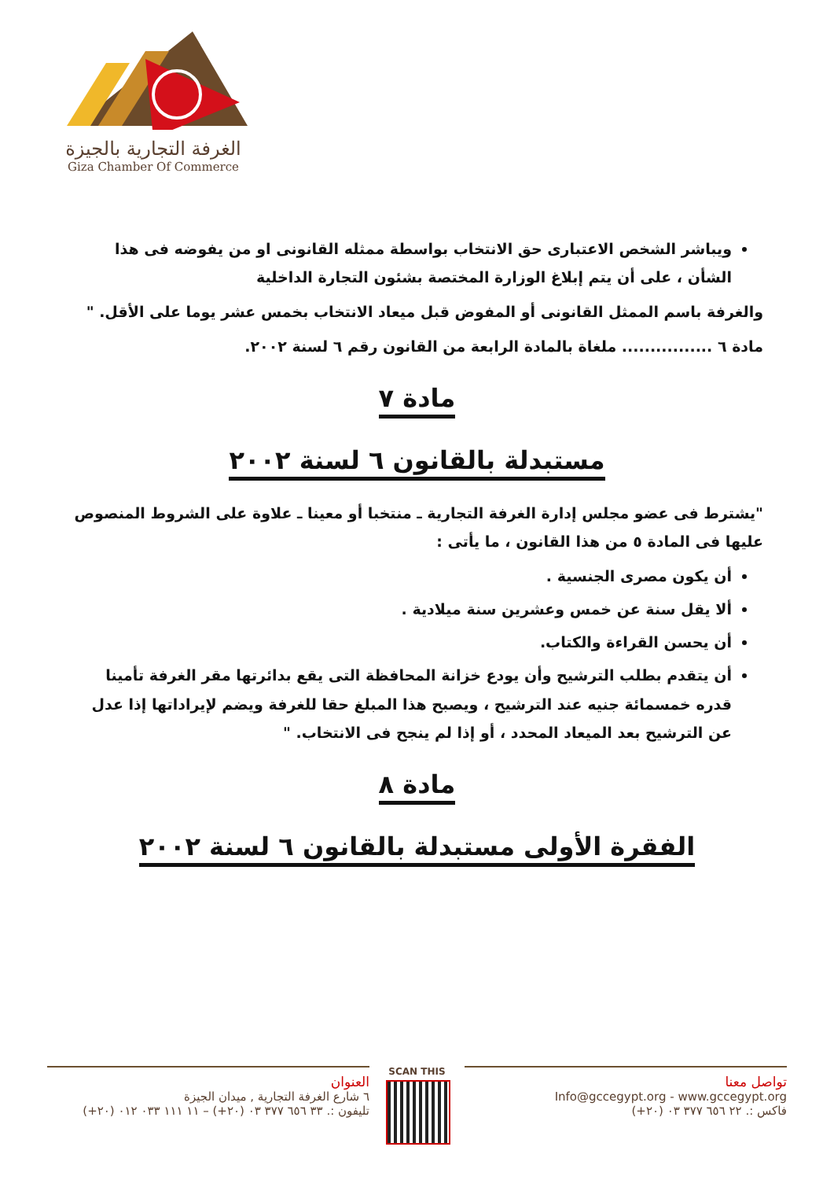الغرفة التجارية بالجيزة
Giza Chamber Of Commerce
ويباشر الشخص الاعتبارى حق الانتخاب بواسطة ممثله القانونى او من يفوضه فى هذا الشأن ، على أن يتم إبلاغ الوزارة المختصة بشئون التجارة الداخلية
والغرفة باسم الممثل القانونى أو المفوض قبل ميعاد الانتخاب بخمس عشر يوما على الأقل. "
مادة ٦ ................ ملغاة بالمادة الرابعة من القانون رقم ٦ لسنة ٢٠٠٢.
مادة ٧
مستبدلة بالقانون ٦ لسنة ٢٠٠٢
"يشترط فى عضو مجلس إدارة الغرفة التجارية ـ منتخبا أو معينا ـ علاوة على الشروط المنصوص عليها فى المادة ٥ من هذا القانون ، ما يأتى :
أن يكون مصرى الجنسية .
ألا يقل سنة عن خمس وعشرين سنة ميلادية .
أن يحسن القراءة والكتاب.
أن يتقدم بطلب الترشيح وأن يودع خزانة المحافظة التى يقع بدائرتها مقر الغرفة تأمينا قدره خمسمائة جنيه عند الترشيح ، ويصبح هذا المبلغ حقا للغرفة ويضم لإيراداتها إذا عدل عن الترشيح بعد الميعاد المحدد ، أو إذا لم ينجح فى الانتخاب. "
مادة ٨
الفقرة الأولى مستبدلة بالقانون ٦ لسنة ٢٠٠٢
العنوان
٦ شارع الغرفة التجارية , ميدان الجيزة
تليفون :. ٣٣ ٦٥٦ ٣٧٧ ٠٣ (٢٠+) – ١١ ١١١ ٠٣٣ ٠١٢ (٢٠+)
SCAN THIS
تواصل معنا
Info@gccegypt.org - www.gccegypt.org
فاكس :. ٢٢ ٦٥٦ ٣٧٧ ٠٣ (٢٠+)